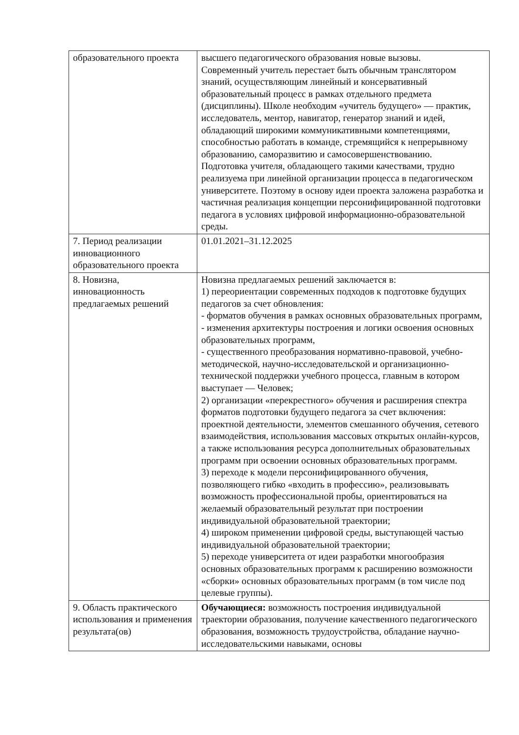| образовательного проекта | высшего педагогического образования новые вызовы. Современный учитель перестает быть обычным транслятором знаний, осуществляющим линейный и консервативный образовательный процесс в рамках отдельного предмета (дисциплины). Школе необходим «учитель будущего» — практик, исследователь, ментор, навигатор, генератор знаний и идей, обладающий широкими коммуникативными компетенциями, способностью работать в команде, стремящийся к непрерывному образованию, саморазвитию и самосовершенствованию. Подготовка учителя, обладающего такими качествами, трудно реализуема при линейной организации процесса в педагогическом университете. Поэтому в основу идеи проекта заложена разработка и частичная реализация концепции персонифицированной подготовки педагога в условиях цифровой информационно-образовательной среды. |
| 7. Период реализации инновационного образовательного проекта | 01.01.2021–31.12.2025 |
| 8. Новизна, инновационность предлагаемых решений | Новизна предлагаемых решений заключается в: 1) переориентации современных подходов к подготовке будущих педагогов за счет обновления: - форматов обучения в рамках основных образовательных программ, - изменения архитектуры построения и логики освоения основных образовательных программ, - существенного преобразования нормативно-правовой, учебно-методической, научно-исследовательской и организационно-технической поддержки учебного процесса, главным в котором выступает — Человек; 2) организации «перекрестного» обучения и расширения спектра форматов подготовки будущего педагога за счет включения: проектной деятельности, элементов смешанного обучения, сетевого взаимодействия, использования массовых открытых онлайн-курсов, а также использования ресурса дополнительных образовательных программ при освоении основных образовательных программ. 3) переходе к модели персонифицированного обучения, позволяющего гибко «входить в профессию», реализовывать возможность профессиональной пробы, ориентироваться на желаемый образовательный результат при построении индивидуальной образовательной траектории; 4) широком применении цифровой среды, выступающей частью индивидуальной образовательной траектории; 5) переходе университета от идеи разработки многообразия основных образовательных программ к расширению возможности «сборки» основных образовательных программ (в том числе под целевые группы). |
| 9. Область практического использования и применения результата(ов) | Обучающиеся: возможность построения индивидуальной траектории образования, получение качественного педагогического образования, возможность трудоустройства, обладание научно-исследовательскими навыками, основы |